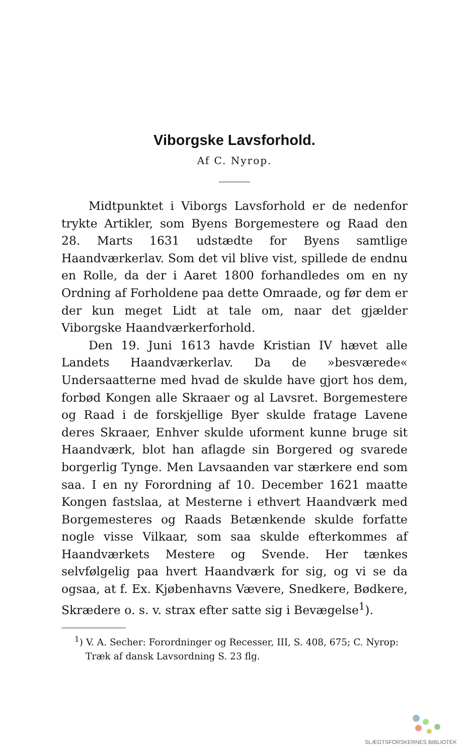Viborgske Lavsforhold.
Af C. Nyrop.
Midtpunktet i Viborgs Lavsforhold er de nedenfor trykte Artikler, som Byens Borgemestere og Raad den 28. Marts 1631 udstædte for Byens samtlige Haandværkerlav. Som det vil blive vist, spillede de endnu en Rolle, da der i Aaret 1800 forhandledes om en ny Ordning af Forholdene paa dette Omraade, og før dem er der kun meget Lidt at tale om, naar det gjælder Viborgske Haandværkerforhold.
Den 19. Juni 1613 havde Kristian IV hævet alle Landets Haandværkerlav. Da de »besværede« Undersaatterne med hvad de skulde have gjort hos dem, forbød Kongen alle Skraaer og al Lavsret. Borgemestere og Raad i de forskjellige Byer skulde fratage Lavene deres Skraaer, Enhver skulde uforment kunne bruge sit Haandværk, blot han aflagde sin Borgered og svarede borgerlig Tynge. Men Lavsaanden var stærkere end som saa. I en ny Forordning af 10. December 1621 maatte Kongen fastslaa, at Mesterne i ethvert Haandværk med Borgemesteres og Raads Betænkende skulde forfatte nogle visse Vilkaar, som saa skulde efterkommes af Haandværkets Mestere og Svende. Her tænkes selvfølgelig paa hvert Haandværk for sig, og vi se da ogsaa, at f. Ex. Kjøbenhavns Vævere, Snedkere, Bødkere, Skrædere o. s. v. strax efter satte sig i Bevægelse<sup>1</sup>).
<sup>1</sup>) V. A. Secher: Forordninger og Recesser, III, S. 408, 675; C. Nyrop: Træk af dansk Lavsordning S. 23 flg.
SLÆGTSFORSKERNES BIBLIOTEK